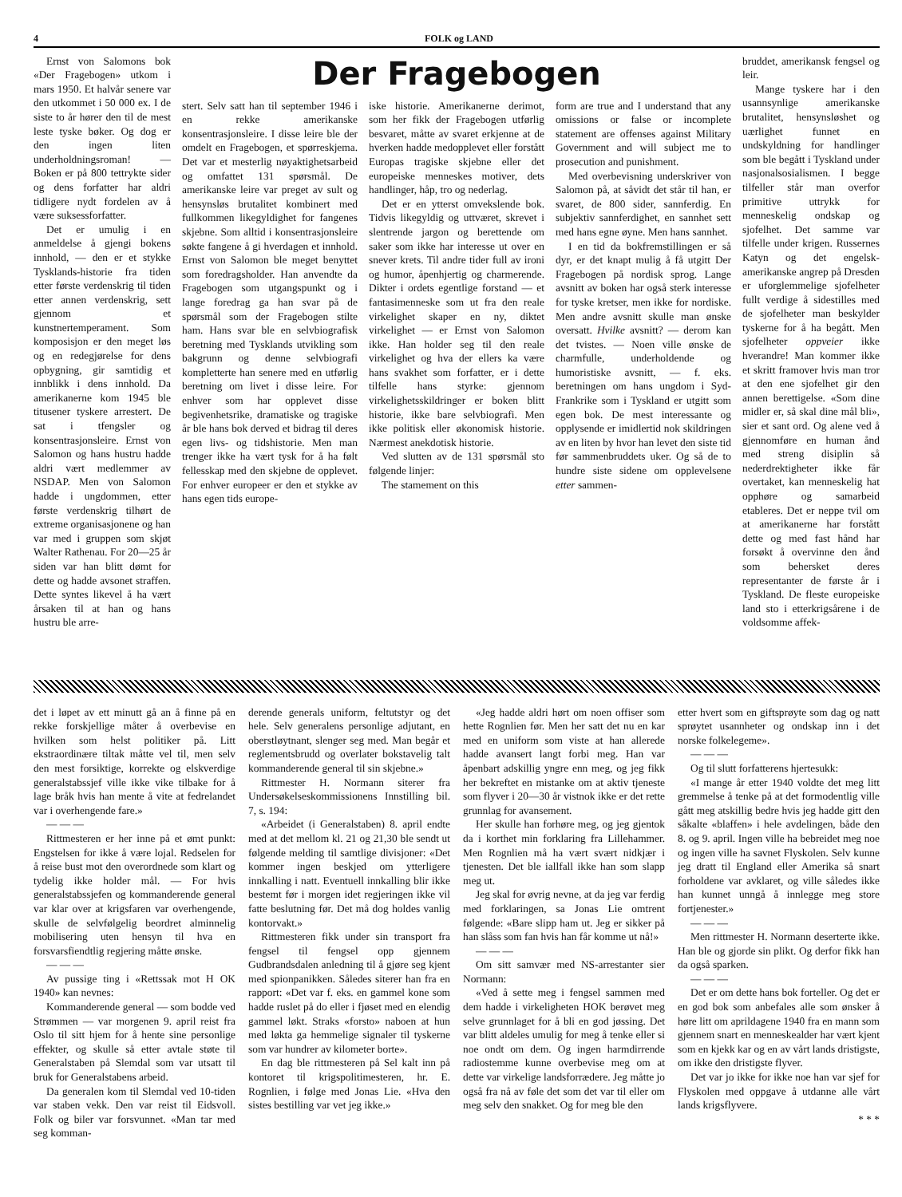4 FOLK og LAND
Ernst von Salomons bok «Der Fragebogen» utkom i mars 1950. Et halvår senere var den utkommet i 50 000 ex. I de siste to år hører den til de mest leste tyske bøker. Og dog er den ingen liten underholdningsroman! — Boken er på 800 tettrykte sider og dens forfatter har aldri tidligere nydt fordelen av å være suksessforfatter.
Det er umulig i en anmeldelse å gjengi bokens innhold, — den er et stykke Tysklands-historie fra tiden etter første verdenskrig til tiden etter annen verdenskrig, sett gjennom et kunstnertemperament. Som komposisjon er den meget løs og en redegjørelse for dens opbygning, gir samtidig et innblikk i dens innhold. Da amerikanerne kom 1945 ble titusener tyskere arrestert. De sat i tfengsler og konsentrasjonsleire. Ernst von Salomon og hans hustru hadde aldri vært medlemmer av NSDAP. Men von Salomon hadde i ungdommen, etter første verdenskrig tilhørt de extreme organisasjonene og han var med i gruppen som skjøt Walter Rathenau. For 20—25 år siden var han blitt dømt for dette og hadde avsonet straffen. Dette syntes likevel å ha vært årsaken til at han og hans hustru ble arre-
Der Fragebogen
stert. Selv satt han til september 1946 i en rekke amerikanske konsentrasjonsleire. I disse leire ble der omdelt en Fragebogen, et spørreskjema. Det var et mesterlig nøyaktighetsarbeid og omfattet 131 spørsmål. De amerikanske leire var preget av sult og hensynsløs brutalitet kombinert med fullkommen likegyldighet for fangenes skjebne. Som alltid i konsentrasjonsleire søkte fangene å gi hverdagen et innhold. Ernst von Salomon ble meget benyttet som foredragsholder. Han anvendte da Fragebogen som utgangspunkt og i lange foredrag ga han svar på de spørsmål som der Fragebogen stilte ham. Hans svar ble en selvbiografisk beretning med Tysklands utvikling som bakgrunn og denne selvbiografi kompletterte han senere med en utførlig beretning om livet i disse leire. For enhver som har opplevet disse begivenhetsrike, dramatiske og tragiske år ble hans bok derved et bidrag til deres egen livs- og tidshistorie. Men man trenger ikke ha vært tysk for å ha følt fellesskap med den skjebne de opplevet. For enhver europeer er den et stykke av hans egen tids europe-
iske historie. Amerikanerne derimot, som her fikk der Fragebogen utførlig besvaret, måtte av svaret erkjenne at de hverken hadde medopplevet eller forstått Europas tragiske skjebne eller det europeiske menneskes motiver, dets handlinger, håp, tro og nederlag.
Det er en ytterst omvekslende bok. Tidvis likegyldig og uttværet, skrevet i slentrende jargon og berettende om saker som ikke har interesse ut over en snever krets. Til andre tider full av ironi og humor, åpenhjertig og charmerende. Dikter i ordets egentlige forstand — et fantasimenneske som ut fra den reale virkelighet skaper en ny, diktet virkelighet — er Ernst von Salomon ikke. Han holder seg til den reale virkelighet og hva der ellers ka være hans svakhet som forfatter, er i dette tilfelle hans styrke: gjennom virkelighetsskildringer er boken blitt historie, ikke bare selvbiografi. Men ikke politisk eller økonomisk historie. Nærmest anekdotisk historie.
Ved slutten av de 131 spørsmål sto følgende linjer:
The stamement on this
form are true and I understand that any omissions or false or incomplete statement are offenses against Military Government and will subject me to prosecution and punishment.
Med overbevisning underskriver von Salomon på, at såvidt det står til han, er svaret, de 800 sider, sannferdig. En subjektiv sannferdighet, en sannhet sett med hans egne øyne. Men hans sannhet.
I en tid da bokfremstillingen er så dyr, er det knapt mulig å få utgitt Der Fragebogen på nordisk sprog. Lange avsnitt av boken har også sterk interesse for tyske kretser, men ikke for nordiske. Men andre avsnitt skulle man ønske oversatt. Hvilke avsnitt? — derom kan det tvistes. — Noen ville ønske de charmfulle, underholdende og humoristiske avsnitt, — f. eks. beretningen om hans ungdom i Syd-Frankrike som i Tyskland er utgitt som egen bok. De mest interessante og opplysende er imidlertid nok skildringen av en liten by hvor han levet den siste tid før sammenbruddets uker. Og så de to hundre siste sidene om opplevelsene etter sammen-
bruddet, amerikansk fengsel og leir.
Mange tyskere har i den usannsynlige amerikanske brutalitet, hensynsløshet og uærlighet funnet en undskyldning for handlinger som ble begått i Tyskland under nasjonalsosialismen. I begge tilfeller står man overfor primitive uttrykk for menneskelig ondskap og sjofelhet. Det samme var tilfelle under krigen. Russernes Katyn og det engelsk-amerikanske angrep på Dresden er uforglemmelige sjofelheter fullt verdige å sidestilles med de sjofelheter man beskylder tyskerne for å ha begått. Men sjofelheter oppveier ikke hverandre! Man kommer ikke et skritt framover hvis man tror at den ene sjofelhet gir den annen berettigelse. «Som dine midler er, så skal dine mål bli», sier et sant ord. Og alene ved å gjennomføre en human ånd med streng disiplin så nederdrektigheter ikke får overtaket, kan menneskelig hat opphøre og samarbeid etableres. Det er neppe tvil om at amerikanerne har forstått dette og med fast hånd har forsøkt å overvinne den ånd som behersket deres representanter de første år i Tyskland. De fleste europeiske land sto i etterkrigsårene i de voldsomme affek-
det i løpet av ett minutt gå an å finne på en rekke forskjellige måter å overbevise en hvilken som helst politiker på. Litt ekstraordinære tiltak måtte vel til, men selv den mest forsiktige, korrekte og elskverdige generalstabssjef ville ikke vike tilbake for å lage bråk hvis han mente å vite at fedrelandet var i overhengende fare.»
— — —
Rittmesteren er her inne på et ømt punkt: Engstelsen for ikke å være lojal. Redselen for å reise bust mot den overordnede som klart og tydelig ikke holder mål. — For hvis generalstabssjefen og kommanderende general var klar over at krigsfaren var overhengende, skulle de selvfølgelig beordret alminnelig mobilisering uten hensyn til hva en forsvarsfiendtlig regjering måtte ønske.
— — —
Av pussige ting i «Rettssak mot H OK 1940» kan nevnes:
Kommanderende general — som bodde ved Strømmen — var morgenen 9. april reist fra Oslo til sitt hjem for å hente sine personlige effekter, og skulle så etter avtale støte til Generalstaben på Slemdal som var utsatt til bruk for Generalstabens arbeid.
Da generalen kom til Slemdal ved 10-tiden var staben vekk. Den var reist til Eidsvoll. Folk og biler var forsvunnet. «Man tar med seg komman-
derende generals uniform, feltutstyr og det hele. Selv generalens personlige adjutant, en oberstløytnant, slenger seg med. Man begår et reglementsbrudd og overlater bokstavelig talt kommanderende general til sin skjebne.»
Rittmester H. Normann siterer fra Undersøkelseskommissionens Innstilling bil. 7, s. 194:
«Arbeidet (i Generalstaben) 8. april endte med at det mellom kl. 21 og 21,30 ble sendt ut følgende melding til samtlige divisjoner: «Det kommer ingen beskjed om ytterligere innkalling i natt. Eventuell innkalling blir ikke bestemt før i morgen idet regjeringen ikke vil fatte beslutning før. Det må dog holdes vanlig kontorvakt.»
Rittmesteren fikk under sin transport fra fengsel til fengsel opp gjennem Gudbrandsdalen anledning til å gjøre seg kjent med spionpanikken. Således siterer han fra en rapport: «Det var f. eks. en gammel kone som hadde ruslet på do eller i fjøset med en elendig gammel løkt. Straks «forsto» naboen at hun med løkta ga hemmelige signaler til tyskerne som var hundrer av kilometer borte».
En dag ble rittmesteren på Sel kalt inn på kontoret til krigspolitimesteren, hr. E. Rognlien, i følge med Jonas Lie. «Hva den sistes bestilling var vet jeg ikke.»
«Jeg hadde aldri hørt om noen offiser som hette Rognlien før. Men her satt det nu en kar med en uniform som viste at han allerede hadde avansert langt forbi meg. Han var åpenbart adskillig yngre enn meg, og jeg fikk her bekreftet en mistanke om at aktiv tjeneste som flyver i 20—30 år vistnok ikke er det rette grunnlag for avansement.
Her skulle han forhøre meg, og jeg gjentok da i korthet min forklaring fra Lillehammer. Men Rognlien må ha vært svært nidkjær i tjenesten. Det ble iallfall ikke han som slapp meg ut.
Jeg skal for øvrig nevne, at da jeg var ferdig med forklaringen, sa Jonas Lie omtrent følgende: «Bare slipp ham ut. Jeg er sikker på han slåss som fan hvis han får komme ut nå!»
— — —
Om sitt samvær med NS-arrestanter sier Normann:
«Ved å sette meg i fengsel sammen med dem hadde i virkeligheten HOK berøvet meg selve grunnlaget for å bli en god jøssing. Det var blitt aldeles umulig for meg å tenke eller si noe ondt om dem. Og ingen harmdirrende radiostemme kunne overbevise meg om at dette var virkelige landsforrædere. Jeg måtte jo også fra nå av føle det som det var til eller om meg selv den snakket. Og for meg ble den
etter hvert som en giftsprøyte som dag og natt sprøytet usannheter og ondskap inn i det norske folkelegeme».
— — —
Og til slutt forfatterens hjertesukk:
«I mange år etter 1940 voldte det meg litt gremmelse å tenke på at det formodentlig ville gått meg atskillig bedre hvis jeg hadde gitt den såkalte «blaffen» i hele avdelingen, både den 8. og 9. april. Ingen ville ha bebreidet meg noe og ingen ville ha savnet Flyskolen. Selv kunne jeg dratt til England eller Amerika så snart forholdene var avklaret, og ville således ikke han kunnet unngå å innlegge meg store fortjenester.»
— — —
Men rittmester H. Normann deserterte ikke. Han ble og gjorde sin plikt. Og derfor fikk han da også sparken.
— — —
Det er om dette hans bok forteller. Og det er en god bok som anbefales alle som ønsker å høre litt om aprildagene 1940 fra en mann som gjennem snart en menneskealder har vært kjent som en kjekk kar og en av vårt lands dristigste, om ikke den dristigste flyver.
Det var jo ikke for ikke noe han var sjef for Flyskolen med oppgave å utdanne alle vårt lands krigsflyvere.
* * *